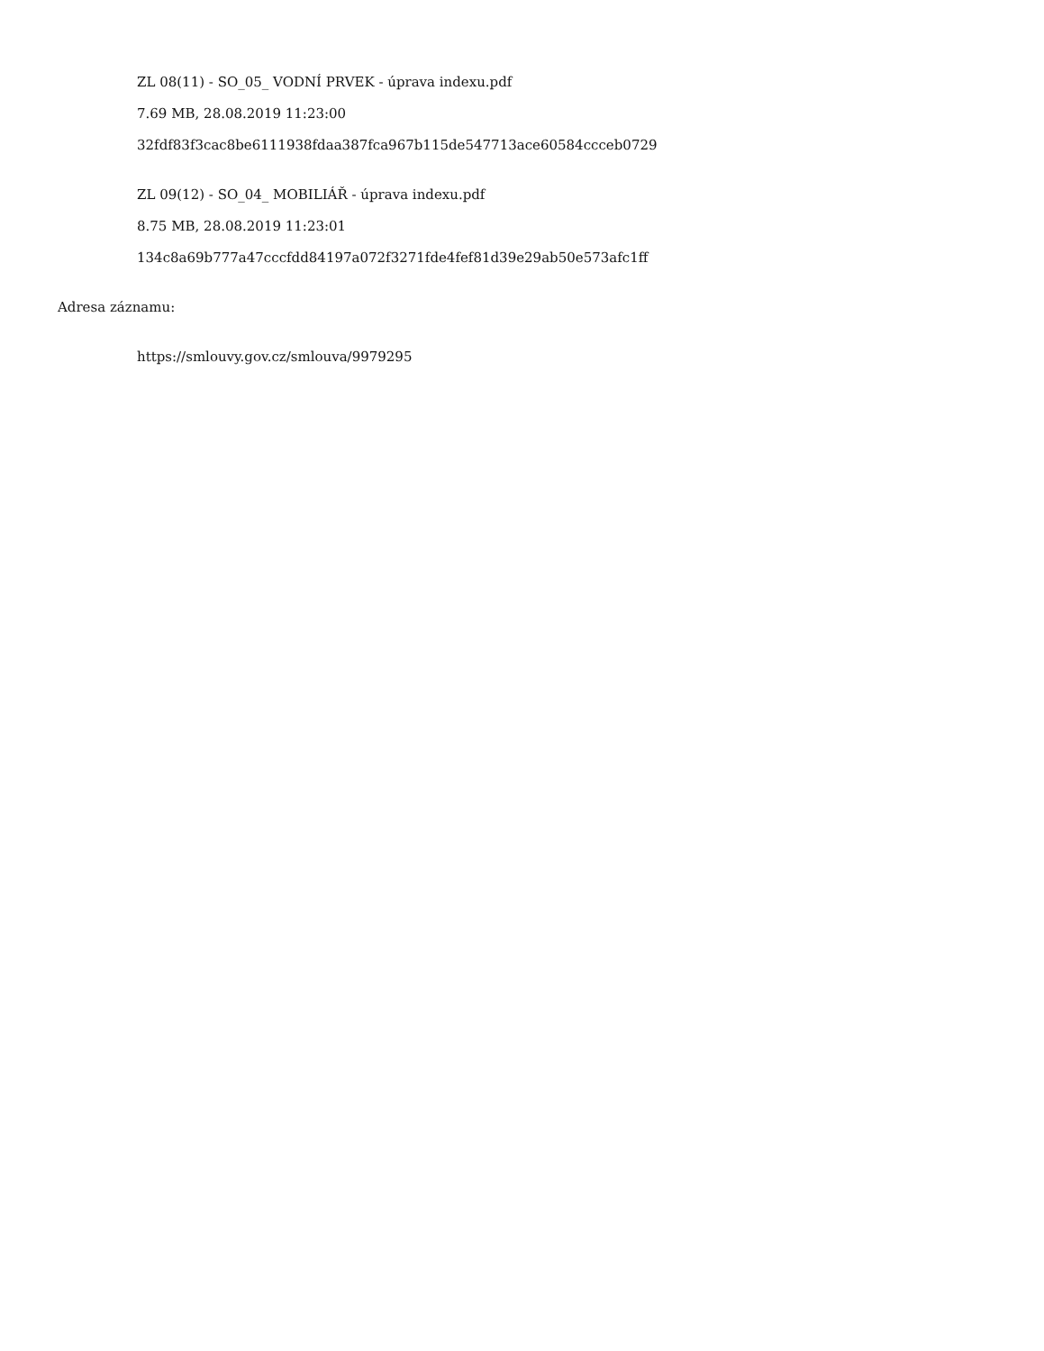ZL 08(11) - SO_05_ VODNÍ PRVEK - úprava indexu.pdf
7.69 MB, 28.08.2019 11:23:00
32fdf83f3cac8be6111938fdaa387fca967b115de547713ace60584ccceb0729
ZL 09(12) - SO_04_ MOBILIÁŘ - úprava indexu.pdf
8.75 MB, 28.08.2019 11:23:01
134c8a69b777a47cccfdd84197a072f3271fde4fef81d39e29ab50e573afc1ff
Adresa záznamu:
https://smlouvy.gov.cz/smlouva/9979295